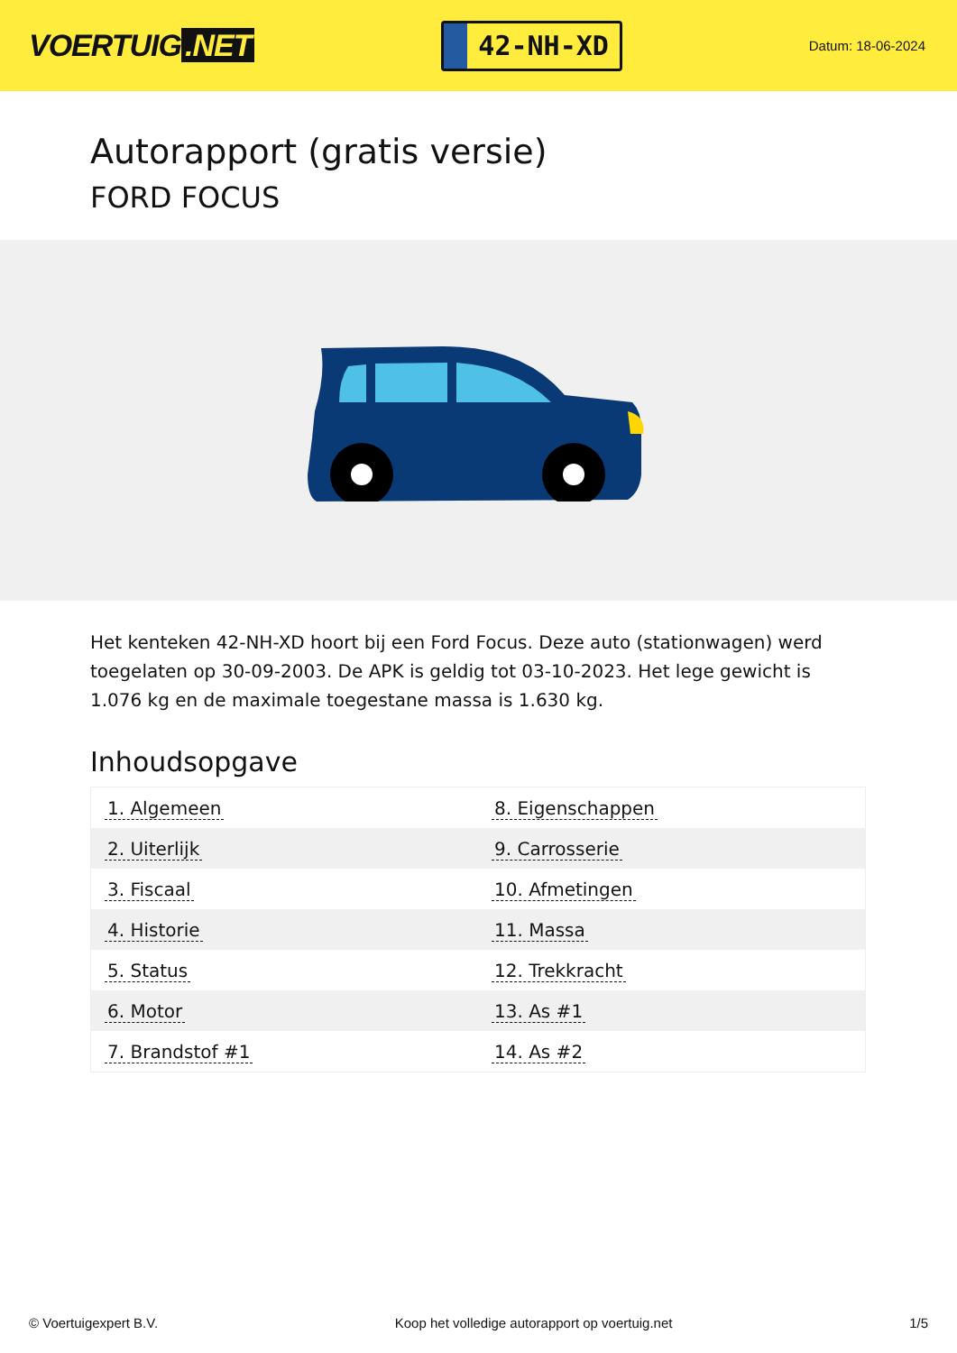VOERTUIG.NET
42-NH-XD
Datum: 18-06-2024
Autorapport (gratis versie)
FORD FOCUS
Het kenteken 42-NH-XD hoort bij een Ford Focus. Deze auto (stationwagen) werd toegelaten op 30-09-2003. De APK is geldig tot 03-10-2023. Het lege gewicht is 1.076 kg en de maximale toegestane massa is 1.630 kg.
Inhoudsopgave
| 1. Algemeen | 8. Eigenschappen |
| 2. Uiterlijk | 9. Carrosserie |
| 3. Fiscaal | 10. Afmetingen |
| 4. Historie | 11. Massa |
| 5. Status | 12. Trekkracht |
| 6. Motor | 13. As #1 |
| 7. Brandstof #1 | 14. As #2 |
© Voertuigexpert B.V. Koop het volledige autorapport op voertuig.net 1/5